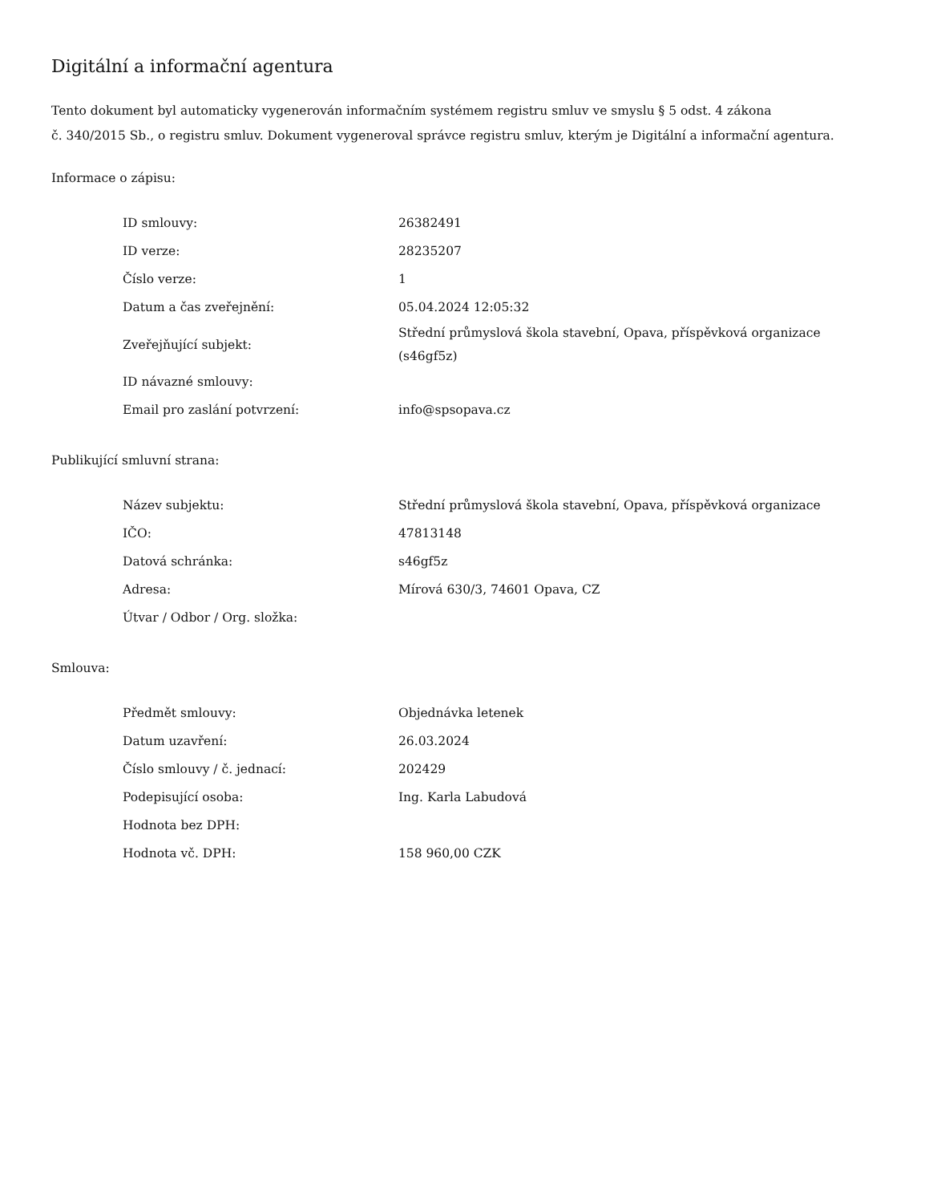Digitální a informační agentura
Tento dokument byl automaticky vygenerován informačním systémem registru smluv ve smyslu § 5 odst. 4 zákona
č. 340/2015 Sb., o registru smluv. Dokument vygeneroval správce registru smluv, kterým je Digitální a informační agentura.
Informace o zápisu:
| ID smlouvy: | 26382491 |
| ID verze: | 28235207 |
| Číslo verze: | 1 |
| Datum a čas zveřejnění: | 05.04.2024 12:05:32 |
| Zveřejňující subjekt: | Střední průmyslová škola stavební, Opava, příspěvková organizace (s46gf5z) |
| ID návazné smlouvy: | |
| Email pro zaslání potvrzení: | info@spsopava.cz |
Publikující smluvní strana:
| Název subjektu: | Střední průmyslová škola stavební, Opava, příspěvková organizace |
| IČO: | 47813148 |
| Datová schránka: | s46gf5z |
| Adresa: | Mírová 630/3, 74601 Opava, CZ |
| Útvar / Odbor / Org. složka: | |
Smlouva:
| Předmět smlouvy: | Objednávka letenek |
| Datum uzavření: | 26.03.2024 |
| Číslo smlouvy / č. jednací: | 202429 |
| Podepisující osoba: | Ing. Karla Labudová |
| Hodnota bez DPH: | |
| Hodnota vč. DPH: | 158 960,00 CZK |